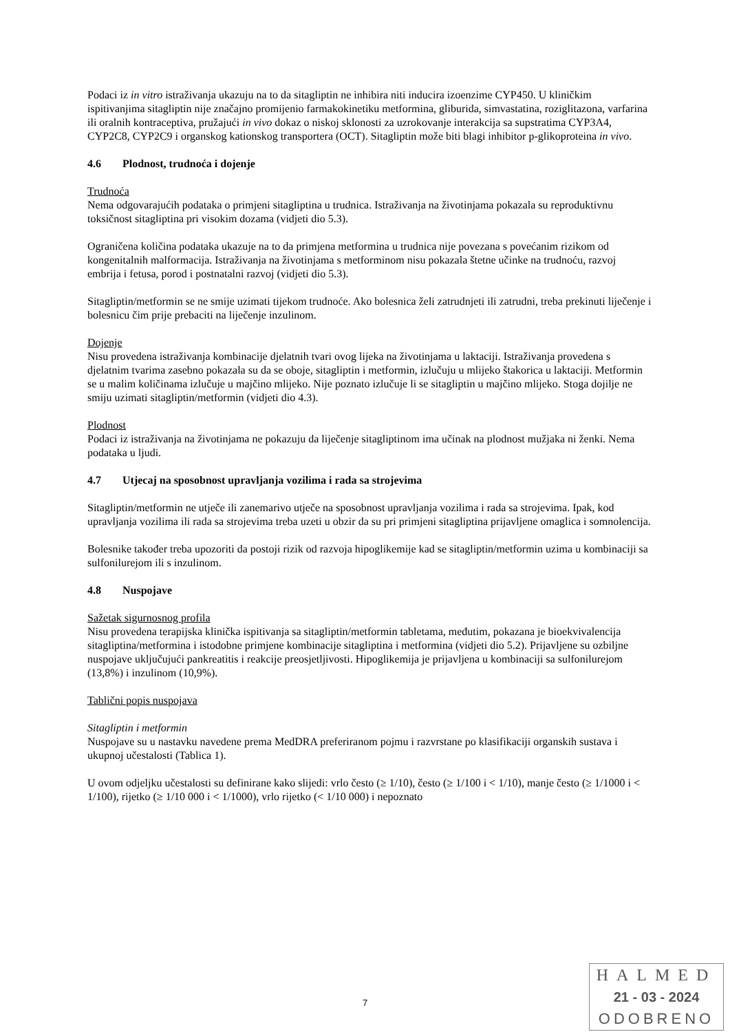Podaci iz in vitro istraživanja ukazuju na to da sitagliptin ne inhibira niti inducira izoenzime CYP450. U kliničkim ispitivanjima sitagliptin nije značajno promijenio farmakokinetiku metformina, gliburida, simvastatina, roziglitazona, varfarina ili oralnih kontraceptiva, pružajući in vivo dokaz o niskoj sklonosti za uzrokovanje interakcija sa supstratima CYP3A4, CYP2C8, CYP2C9 i organskog kationskog transportera (OCT). Sitagliptin može biti blagi inhibitor p-glikoproteina in vivo.
4.6 Plodnost, trudnoća i dojenje
Trudnoća
Nema odgovarajućih podataka o primjeni sitagliptina u trudnica. Istraživanja na životinjama pokazala su reproduktivnu toksičnost sitagliptina pri visokim dozama (vidjeti dio 5.3).
Ograničena količina podataka ukazuje na to da primjena metformina u trudnica nije povezana s povećanim rizikom od kongenitalnih malformacija. Istraživanja na životinjama s metforminom nisu pokazala štetne učinke na trudnoću, razvoj embrija i fetusa, porod i postnatalni razvoj (vidjeti dio 5.3).
Sitagliptin/metformin se ne smije uzimati tijekom trudnoće. Ako bolesnica želi zatrudnjeti ili zatrudni, treba prekinuti liječenje i bolesnicu čim prije prebaciti na liječenje inzulinom.
Dojenje
Nisu provedena istraživanja kombinacije djelatnih tvari ovog lijeka na životinjama u laktaciji. Istraživanja provedena s djelatnim tvarima zasebno pokazala su da se oboje, sitagliptin i metformin, izlučuju u mlijeko štakorica u laktaciji. Metformin se u malim količinama izlučuje u majčino mlijeko. Nije poznato izlučuje li se sitagliptin u majčino mlijeko. Stoga dojilje ne smiju uzimati sitagliptin/metformin (vidjeti dio 4.3).
Plodnost
Podaci iz istraživanja na životinjama ne pokazuju da liječenje sitagliptinom ima učinak na plodnost mužjaka ni ženki. Nema podataka u ljudi.
4.7 Utjecaj na sposobnost upravljanja vozilima i rada sa strojevima
Sitagliptin/metformin ne utječe ili zanemarivo utječe na sposobnost upravljanja vozilima i rada sa strojevima. Ipak, kod upravljanja vozilima ili rada sa strojevima treba uzeti u obzir da su pri primjeni sitagliptina prijavljene omaglica i somnolencija.
Bolesnike također treba upozoriti da postoji rizik od razvoja hipoglikemije kad se sitagliptin/metformin uzima u kombinaciji sa sulfonilurejom ili s inzulinom.
4.8 Nuspojave
Sažetak sigurnosnog profila
Nisu provedena terapijska klinička ispitivanja sa sitagliptin/metformin tabletama, međutim, pokazana je bioekvivalencija sitagliptina/metformina i istodobne primjene kombinacije sitagliptina i metformina (vidjeti dio 5.2). Prijavljene su ozbiljne nuspojave uključujući pankreatitis i reakcije preosjetljivosti. Hipoglikemija je prijavljena u kombinaciji sa sulfonilurejom (13,8%) i inzulinom (10,9%).
Tablični popis nuspojava
Sitagliptin i metformin
Nuspojave su u nastavku navedene prema MedDRA preferiranom pojmu i razvrstane po klasifikaciji organskih sustava i ukupnoj učestalosti (Tablica 1).
U ovom odjeljku učestalosti su definirane kako slijedi: vrlo često (≥ 1/10), često (≥ 1/100 i < 1/10), manje često (≥ 1/1000 i < 1/100), rijetko (≥ 1/10 000 i < 1/1000), vrlo rijetko (< 1/10 000) i nepoznato
7
HALMED
21 - 03 - 2024
ODOBRENO